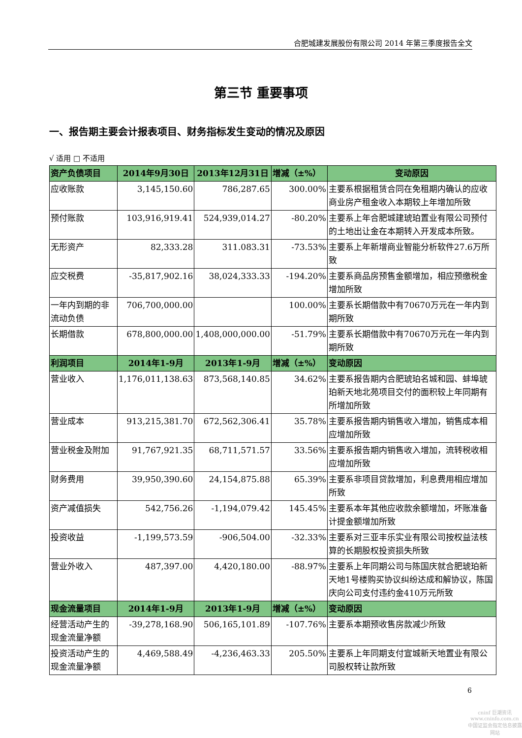合肥城建发展股份有限公司 2014 年第三季度报告全文
第三节 重要事项
一、报告期主要会计报表项目、财务指标发生变动的情况及原因
√ 适用 □ 不适用
| 资产负债项目 | 2014年9月30日 | 2013年12月31日 | 增减（±%） | 变动原因 |
| --- | --- | --- | --- | --- |
| 应收账款 | 3,145,150.60 | 786,287.65 | 300.00% | 主要系根据租赁合同在免租期内确认的应收商业房产租金收入本期较上年增加所致 |
| 预付账款 | 103,916,919.41 | 524,939,014.27 | -80.20% | 主要系上年合肥城建琥珀置业有限公司预付的土地出让金在本期转入开发成本所致。 |
| 无形资产 | 82,333.28 | 311.083.31 | -73.53% | 主要系上年新增商业智能分析软件27.6万所致 |
| 应交税费 | -35,817,902.16 | 38,024,333.33 | -194.20% | 主要系商品房预售金额增加，相应预缴税金增加所致 |
| 一年内到期的非流动负债 | 706,700,000.00 | | 100.00% | 主要系长期借款中有70670万元在一年内到期所致 |
| 长期借款 | 678,800,000.00 | 1,408,000,000.00 | -51.79% | 主要系长期借款中有70670万元在一年内到期所致 |
| 利润项目 | 2014年1-9月 | 2013年1-9月 | 增减（±%） | 变动原因 |
| 营业收入 | 1,176,011,138.63 | 873,568,140.85 | 34.62% | 主要系报告期内合肥琥珀名城和园、蚌埠琥珀新天地北苑项目交付的面积较上年同期有所增加所致 |
| 营业成本 | 913,215,381.70 | 672,562,306.41 | 35.78% | 主要系报告期内销售收入增加，销售成本相应增加所致 |
| 营业税金及附加 | 91,767,921.35 | 68,711,571.57 | 33.56% | 主要系报告期内销售收入增加，流转税收相应增加所致 |
| 财务费用 | 39,950,390.60 | 24,154,875.88 | 65.39% | 主要系非项目贷款增加，利息费用相应增加所致 |
| 资产减值损失 | 542,756.26 | -1,194,079.42 | 145.45% | 主要系本年其他应收款余额增加，坏账准备计提金额增加所致 |
| 投资收益 | -1,199,573.59 | -906,504.00 | -32.33% | 主要系对三亚丰乐实业有限公司按权益法核算的长期股权投资损失所致 |
| 营业外收入 | 487,397.00 | 4,420,180.00 | -88.97% | 主要系上年同期公司与陈国庆就合肥琥珀新天地1号楼购买协议纠纷达成和解协议，陈国庆向公司支付违约金410万元所致 |
| 现金流量项目 | 2014年1-9月 | 2013年1-9月 | 增减（±%） | 变动原因 |
| 经营活动产生的现金流量净额 | -39,278,168.90 | 506,165,101.89 | -107.76% | 主要系本期预收售房款减少所致 |
| 投资活动产生的现金流量净额 | 4,469,588.49 | -4,236,463.33 | 205.50% | 主要系上年同期支付宣城新天地置业有限公司股权转让款所致 |
6
cninf 巨潮资讯
www.cninfo.com.cn
中国证监会指定信息披露网站